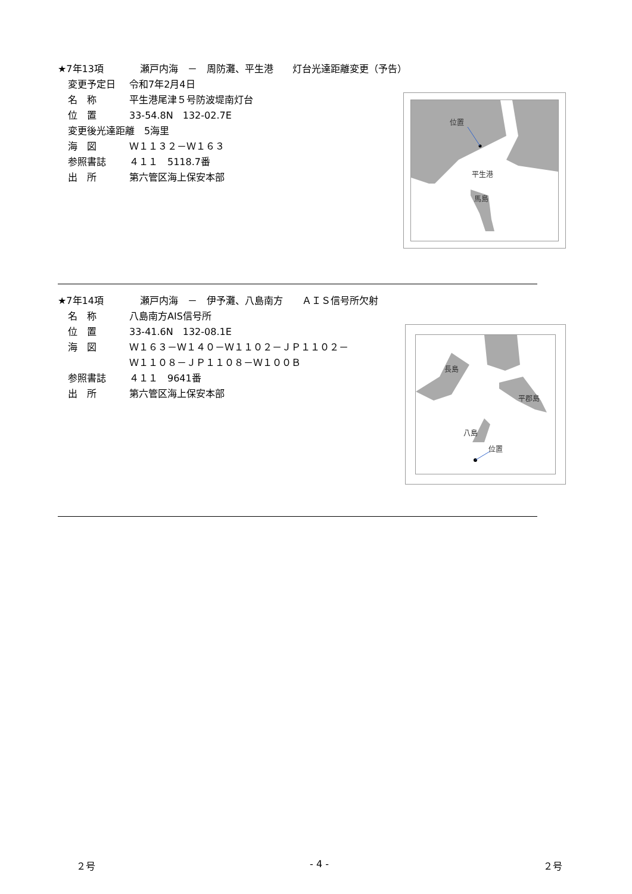★7年13項 瀬戸内海　－　周防灘、平生港　　灯台光達距離変更（予告）
変更予定日 令和7年2月4日
名　称 平生港尾津５号防波堤南灯台
位　置 33-54.8N　132-02.7E
変更後光達距離　5海里
海　図 Ｗ１１３２－Ｗ１６３
参照書誌 ４１１　5118.7番
出　所 第六管区海上保安本部
位置
平生港
馬島
★7年14項 瀬戸内海　－　伊予灘、八島南方　　ＡＩＳ信号所欠射
名　称 八島南方AIS信号所
位　置 33-41.6N　132-08.1E
海　図 Ｗ１６３－Ｗ１４０－Ｗ１１０２－ＪＰ１１０２－
Ｗ１１０８－ＪＰ１１０８－Ｗ１００Ｂ
参照書誌 ４１１　9641番
出　所 第六管区海上保安本部
長島
平郡島
八島
位置
２号 - 4 - ２号